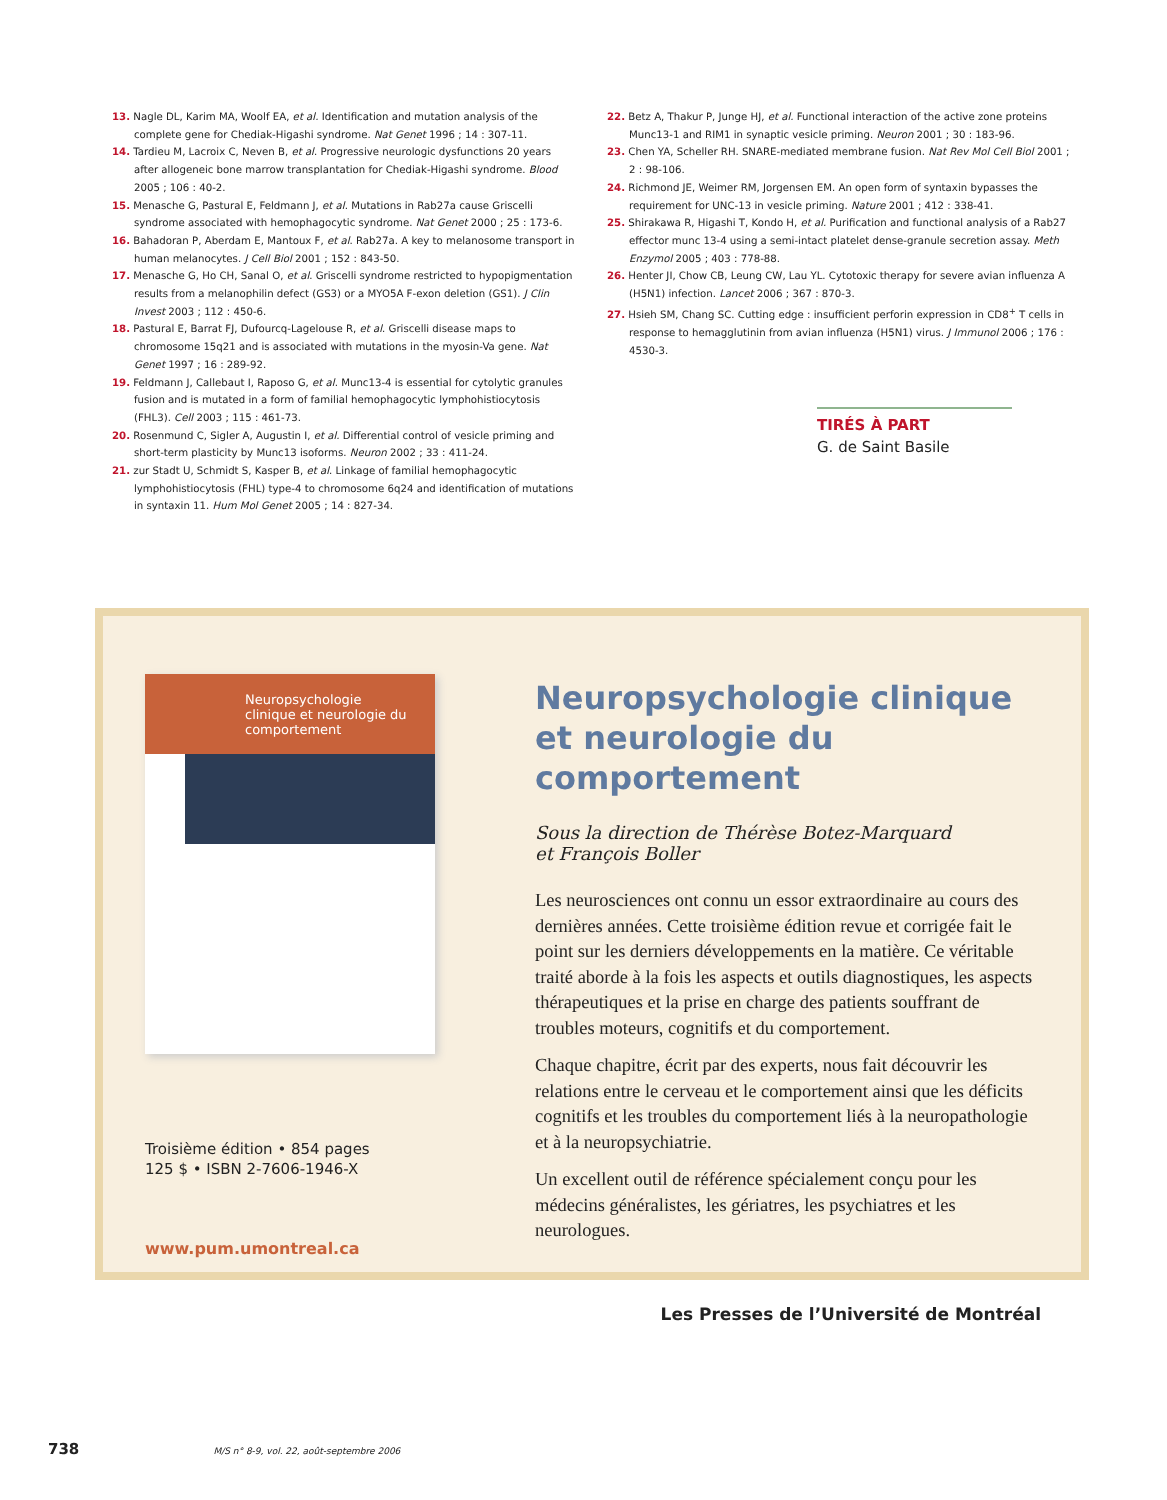13. Nagle DL, Karim MA, Woolf EA, et al. Identification and mutation analysis of the complete gene for Chediak-Higashi syndrome. Nat Genet 1996 ; 14 : 307-11.
14. Tardieu M, Lacroix C, Neven B, et al. Progressive neurologic dysfunctions 20 years after allogeneic bone marrow transplantation for Chediak-Higashi syndrome. Blood 2005 ; 106 : 40-2.
15. Menasche G, Pastural E, Feldmann J, et al. Mutations in Rab27a cause Griscelli syndrome associated with hemophagocytic syndrome. Nat Genet 2000 ; 25 : 173-6.
16. Bahadoran P, Aberdam E, Mantoux F, et al. Rab27a. A key to melanosome transport in human melanocytes. J Cell Biol 2001 ; 152 : 843-50.
17. Menasche G, Ho CH, Sanal O, et al. Griscelli syndrome restricted to hypopigmentation results from a melanophilin defect (GS3) or a MYO5A F-exon deletion (GS1). J Clin Invest 2003 ; 112 : 450-6.
18. Pastural E, Barrat FJ, Dufourcq-Lagelouse R, et al. Griscelli disease maps to chromosome 15q21 and is associated with mutations in the myosin-Va gene. Nat Genet 1997 ; 16 : 289-92.
19. Feldmann J, Callebaut I, Raposo G, et al. Munc13-4 is essential for cytolytic granules fusion and is mutated in a form of familial hemophagocytic lymphohistiocytosis (FHL3). Cell 2003 ; 115 : 461-73.
20. Rosenmund C, Sigler A, Augustin I, et al. Differential control of vesicle priming and short-term plasticity by Munc13 isoforms. Neuron 2002 ; 33 : 411-24.
21. zur Stadt U, Schmidt S, Kasper B, et al. Linkage of familial hemophagocytic lymphohistiocytosis (FHL) type-4 to chromosome 6q24 and identification of mutations in syntaxin 11. Hum Mol Genet 2005 ; 14 : 827-34.
22. Betz A, Thakur P, Junge HJ, et al. Functional interaction of the active zone proteins Munc13-1 and RIM1 in synaptic vesicle priming. Neuron 2001 ; 30 : 183-96.
23. Chen YA, Scheller RH. SNARE-mediated membrane fusion. Nat Rev Mol Cell Biol 2001 ; 2 : 98-106.
24. Richmond JE, Weimer RM, Jorgensen EM. An open form of syntaxin bypasses the requirement for UNC-13 in vesicle priming. Nature 2001 ; 412 : 338-41.
25. Shirakawa R, Higashi T, Kondo H, et al. Purification and functional analysis of a Rab27 effector munc 13-4 using a semi-intact platelet dense-granule secretion assay. Meth Enzymol 2005 ; 403 : 778-88.
26. Henter JI, Chow CB, Leung CW, Lau YL. Cytotoxic therapy for severe avian influenza A (H5N1) infection. Lancet 2006 ; 367 : 870-3.
27. Hsieh SM, Chang SC. Cutting edge : insufficient perforin expression in CD8<sup>+</sup> T cells in response to hemagglutinin from avian influenza (H5N1) virus. J Immunol 2006 ; 176 : 4530-3.
TIRÉS À PART
G. de Saint Basile
Neuropsychologie clinique et neurologie du comportement
Troisième édition • 854 pages
125 $ • ISBN 2-7606-1946-X
www.pum.umontreal.ca
Neuropsychologie clinique
et neurologie du comportement
Sous la direction de Thérèse Botez-Marquard
et François Boller
Les neurosciences ont connu un essor extraordinaire au cours des dernières années. Cette troisième édition revue et corrigée fait le point sur les derniers développements en la matière. Ce véritable traité aborde à la fois les aspects et outils diagnostiques, les aspects thérapeutiques et la prise en charge des patients souffrant de troubles moteurs, cognitifs et du comportement.
Chaque chapitre, écrit par des experts, nous fait découvrir les relations entre le cerveau et le comportement ainsi que les déficits cognitifs et les troubles du comportement liés à la neuropathologie et à la neuropsychiatrie.
Un excellent outil de référence spécialement conçu pour les médecins généralistes, les gériatres, les psychiatres et les neurologues.
Les Presses de l’Université de Montréal
738 M/S n° 8-9, vol. 22, août-septembre 2006